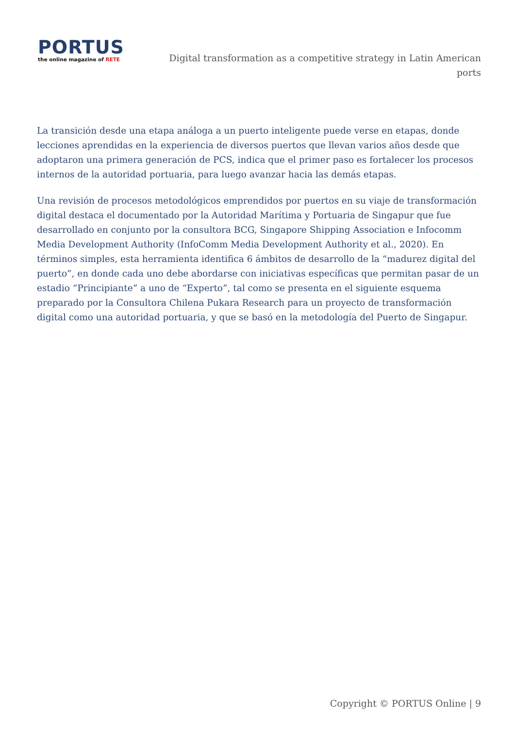PORTUS
the online magazine of RETE
Digital transformation as a competitive strategy in Latin American ports
La transición desde una etapa análoga a un puerto inteligente puede verse en etapas, donde lecciones aprendidas en la experiencia de diversos puertos que llevan varios años desde que adoptaron una primera generación de PCS, indica que el primer paso es fortalecer los procesos internos de la autoridad portuaria, para luego avanzar hacia las demás etapas.
Una revisión de procesos metodológicos emprendidos por puertos en su viaje de transformación digital destaca el documentado por la Autoridad Marítima y Portuaria de Singapur que fue desarrollado en conjunto por la consultora BCG, Singapore Shipping Association e Infocomm Media Development Authority (InfoComm Media Development Authority et al., 2020). En términos simples, esta herramienta identifica 6 ámbitos de desarrollo de la “madurez digital del puerto”, en donde cada uno debe abordarse con iniciativas específicas que permitan pasar de un estadio “Principiante” a uno de “Experto”, tal como se presenta en el siguiente esquema preparado por la Consultora Chilena Pukara Research para un proyecto de transformación digital como una autoridad portuaria, y que se basó en la metodología del Puerto de Singapur.
Copyright © PORTUS Online | 9